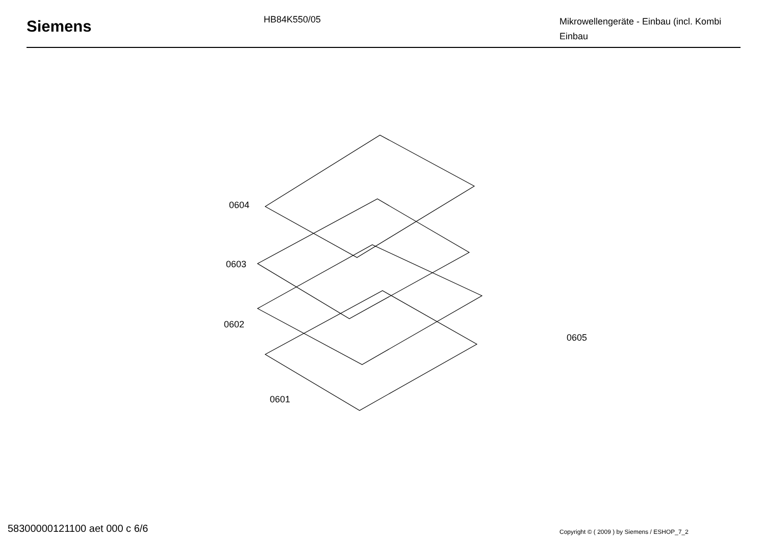Siemens
HB84K550/05
Mikrowellengeräte - Einbau (incl. Kombi
Einbau
0604
0603
0602
0601
0605
58300000121100 aet 000 c 6/6
Copyright © ( 2009 ) by Siemens / ESHOP_7_2